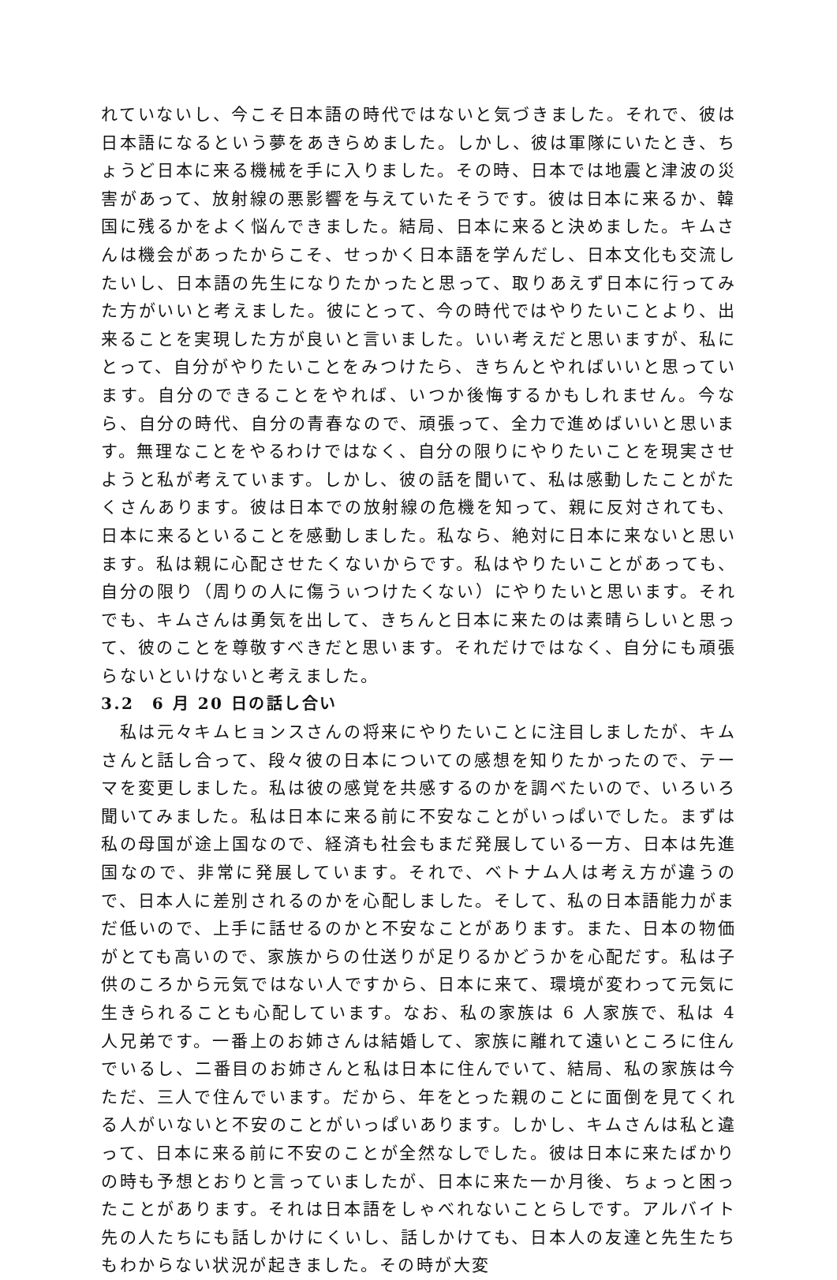れていないし、今こそ日本語の時代ではないと気づきました。それで、彼は日本語になるという夢をあきらめました。しかし、彼は軍隊にいたとき、ちょうど日本に来る機械を手に入りました。その時、日本では地震と津波の災害があって、放射線の悪影響を与えていたそうです。彼は日本に来るか、韓国に残るかをよく悩んできました。結局、日本に来ると決めました。キムさんは機会があったからこそ、せっかく日本語を学んだし、日本文化も交流したいし、日本語の先生になりたかったと思って、取りあえず日本に行ってみた方がいいと考えました。彼にとって、今の時代ではやりたいことより、出来ることを実現した方が良いと言いました。いい考えだと思いますが、私にとって、自分がやりたいことをみつけたら、きちんとやればいいと思っています。自分のできることをやれば、いつか後悔するかもしれません。今なら、自分の時代、自分の青春なので、頑張って、全力で進めばいいと思います。無理なことをやるわけではなく、自分の限りにやりたいことを現実させようと私が考えています。しかし、彼の話を聞いて、私は感動したことがたくさんあります。彼は日本での放射線の危機を知って、親に反対されても、日本に来るといることを感動しました。私なら、絶対に日本に来ないと思います。私は親に心配させたくないからです。私はやりたいことがあっても、自分の限り（周りの人に傷うぃつけたくない）にやりたいと思います。それでも、キムさんは勇気を出して、きちんと日本に来たのは素晴らしいと思って、彼のことを尊敬すべきだと思います。それだけではなく、自分にも頑張らないといけないと考えました。
3.2　6 月 20 日の話し合い
　私は元々キムヒョンスさんの将来にやりたいことに注目しましたが、キムさんと話し合って、段々彼の日本についての感想を知りたかったので、テーマを変更しました。私は彼の感覚を共感するのかを調べたいので、いろいろ聞いてみました。私は日本に来る前に不安なことがいっぱいでした。まずは私の母国が途上国なので、経済も社会もまだ発展している一方、日本は先進国なので、非常に発展しています。それで、ベトナム人は考え方が違うので、日本人に差別されるのかを心配しました。そして、私の日本語能力がまだ低いので、上手に話せるのかと不安なことがあります。また、日本の物価がとても高いので、家族からの仕送りが足りるかどうかを心配だす。私は子供のころから元気ではない人ですから、日本に来て、環境が変わって元気に生きられることも心配しています。なお、私の家族は 6 人家族で、私は 4 人兄弟です。一番上のお姉さんは結婚して、家族に離れて遠いところに住んでいるし、二番目のお姉さんと私は日本に住んでいて、結局、私の家族は今ただ、三人で住んでいます。だから、年をとった親のことに面倒を見てくれる人がいないと不安のことがいっぱいあります。しかし、キムさんは私と違って、日本に来る前に不安のことが全然なしでした。彼は日本に来たばかりの時も予想とおりと言っていましたが、日本に来た一か月後、ちょっと困ったことがあります。それは日本語をしゃべれないことらしです。アルバイト先の人たちにも話しかけにくいし、話しかけても、日本人の友達と先生たちもわからない状況が起きました。その時が大変